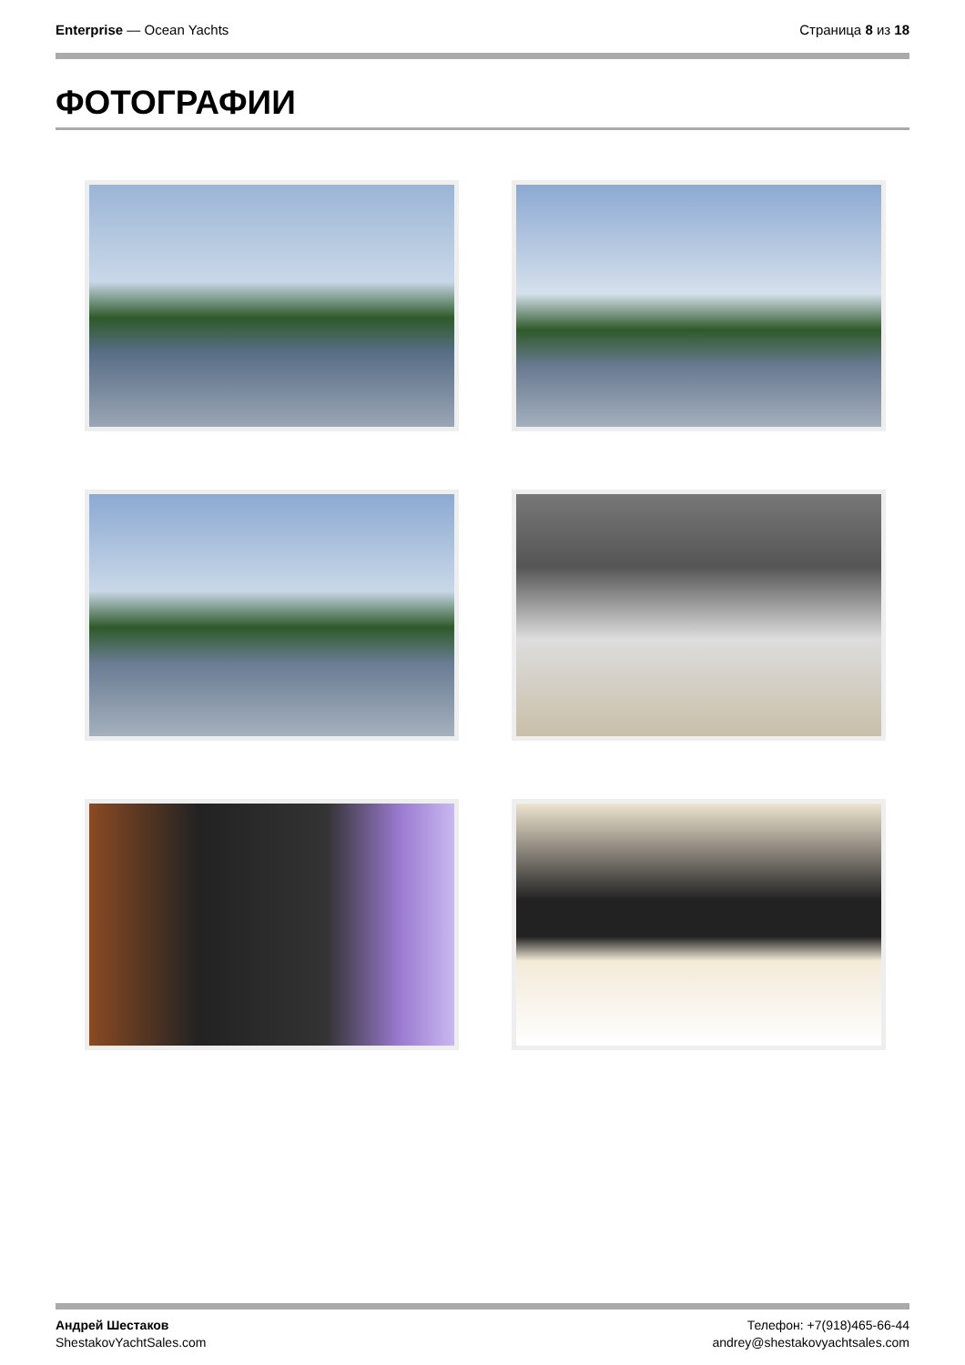Enterprise — Ocean Yachts Страница 8 из 18
ФОТОГРАФИИ
Андрей Шестаков
ShestakovYachtSales.com
Телефон: +7(918)465-66-44
andrey@shestakovyachtsales.com